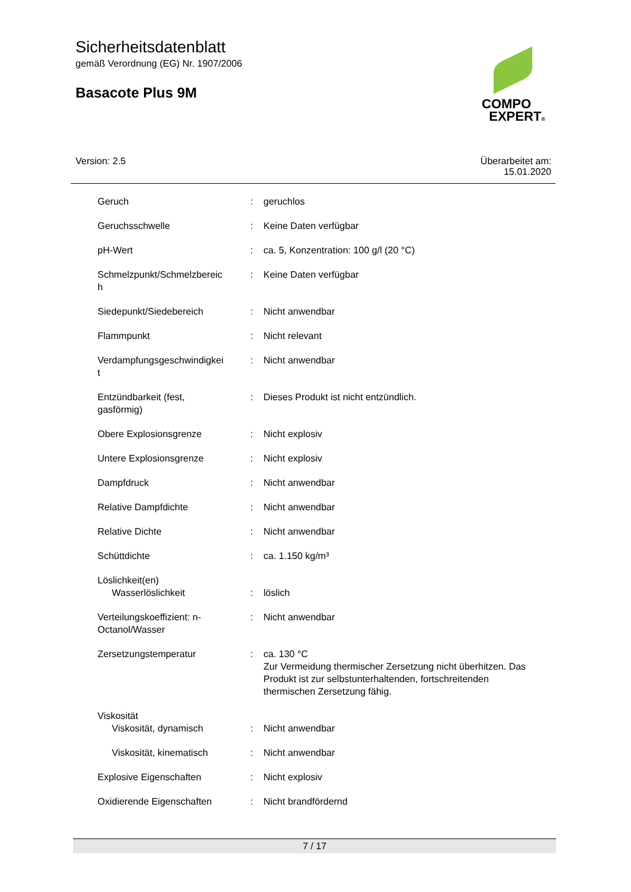Sicherheitsdatenblatt
gemäß Verordnung (EG) Nr. 1907/2006
Basacote Plus 9M
COMPO
EXPERT®
Version: 2.5
Überarbeitet am:
15.01.2020
| Geruch | : | geruchlos |
| Geruchsschwelle | : | Keine Daten verfügbar |
| pH-Wert | : | ca. 5, Konzentration: 100 g/l (20 °C) |
| Schmelzpunkt/Schmelzbereic h | : | Keine Daten verfügbar |
| Siedepunkt/Siedebereich | : | Nicht anwendbar |
| Flammpunkt | : | Nicht relevant |
| Verdampfungsgeschwindigkei t | : | Nicht anwendbar |
| Entzündbarkeit (fest, gasförmig) | : | Dieses Produkt ist nicht entzündlich. |
| Obere Explosionsgrenze | : | Nicht explosiv |
| Untere Explosionsgrenze | : | Nicht explosiv |
| Dampfdruck | : | Nicht anwendbar |
| Relative Dampfdichte | : | Nicht anwendbar |
| Relative Dichte | : | Nicht anwendbar |
| Schüttdichte | : | ca. 1.150 kg/m³ |
| Löslichkeit(en) Wasserlöslichkeit | : | löslich |
| Verteilungskoeffizient: n- Octanol/Wasser | : | Nicht anwendbar |
| Zersetzungstemperatur | : | ca. 130 °C Zur Vermeidung thermischer Zersetzung nicht überhitzen. Das Produkt ist zur selbstunterhaltenden, fortschreitenden thermischen Zersetzung fähig. |
| Viskosität Viskosität, dynamisch | : | Nicht anwendbar |
| Viskosität, kinematisch | : | Nicht anwendbar |
| Explosive Eigenschaften | : | Nicht explosiv |
| Oxidierende Eigenschaften | : | Nicht brandfördernd |
7 / 17